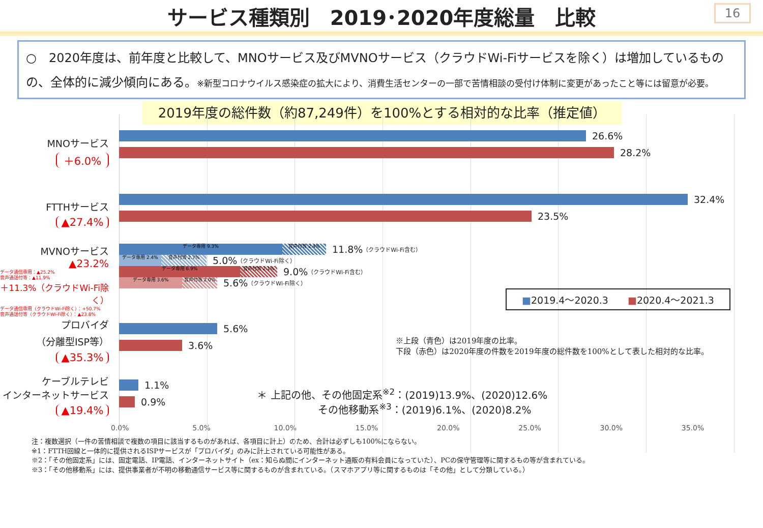サービス種類別　2019･2020年度総量　比較
16
○　2020年度は、前年度と比較して、MNOサービス及びMVNOサービス（クラウドWi-Fiサービスを除く）は増加しているものの、全体的に減少傾向にある。※新型コロナウイルス感染症の拡大により、消費生活センターの一部で苦情相談の受付け体制に変更があったこと等には留意が必要。
2019年度の総件数（約87,249件）を100%とする相対的な比率（推定値）
MNOサービス
＋6.0%
26.6%
28.2%
FTTHサービス
▲27.4%
32.4%
23.5%
MVNOサービス
▲23.2%
データ通信専用：▲25.2%
音声通話付等：▲11.9%
＋11.3%（クラウドWi-Fi除く）
データ通信専用（クラウドWi-Fi除く）：+50.7%
音声通話付等（クラウドWi-Fi除く）：▲23.8%
データ専用 9.3% 音声付等 2.4%
11.8% （クラウドWi-Fi含む）
データ専用 2.4% 音声付等 2.7%
5.0% （クラウドWi-Fi除く）
データ専用 6.9% 音声付等 2.1%
9.0% （クラウドWi-Fi含む）
データ専用 3.6% 音声付等 2.0%
5.6% （クラウドWi-Fi除く）
■2019.4～2020.3　　■2020.4～2021.3
プロバイダ
（分離型ISP等）
▲35.3%
5.6%
3.6% ※上段（青色）は2019年度の比率。
下段（赤色）は2020年度の件数を2019年度の総件数を100%として表した相対的な比率。
ケーブルテレビ
インターネットサービス
▲19.4%
1.1%
0.9% ＊ 上記の他、その他固定系<sup>※2</sup>：(2019)13.9%、(2020)12.6%
　　　　　　その他移動系<sup>※3</sup>：(2019)6.1%、(2020)8.2%
0.0% 5.0% 10.0% 15.0% 20.0% 25.0% 30.0% 35.0%
注：複数選択（一件の苦情相談で複数の項目に該当するものがあれば、各項目に計上）のため、合計は必ずしも100%にならない。
※1：FTTH回線と一体的に提供されるISPサービスが「プロバイダ」のみに計上されている可能性がある。
※2：「その他固定系」には、固定電話、IP電話、インターネットサイト（ex：知らぬ間にインターネット通販の有料会員になっていた）、PCの保守管理等に関するもの等が含まれている。
※3：「その他移動系」には、提供事業者が不明の移動通信サービス等に関するものが含まれている。（スマホアプリ等に関するものは「その他」として分類している。）